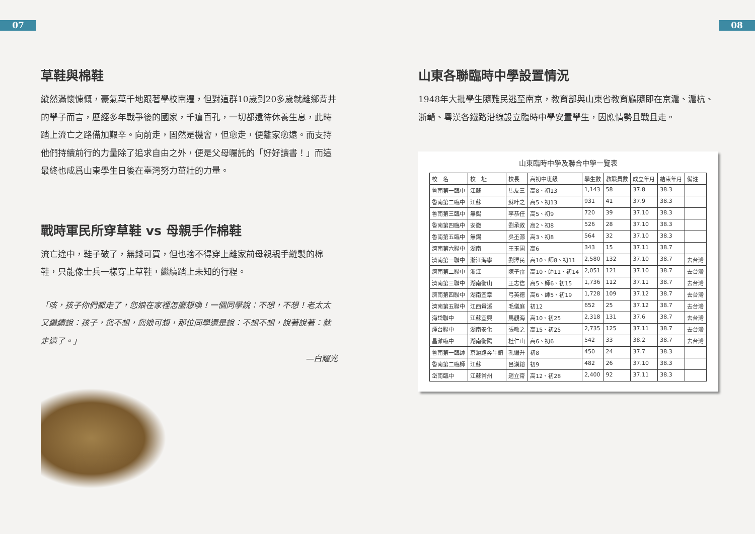07 08
草鞋與棉鞋
縱然滿懷慷慨，豪氣萬千地跟著學校南遷，但對這群10歲到20多歲就離鄉背井的學子而言，歷經多年戰爭後的國家，千瘡百孔，一切都還待休養生息，此時踏上流亡之路備加艱辛。向前走，固然是機會，但愈走，便離家愈遠。而支持他們持續前行的力量除了追求自由之外，便是父母囑託的「好好讀書！」而這最終也成爲山東學生日後在臺灣努力茁壯的力量。
戰時軍民所穿草鞋 vs 母親手作棉鞋
流亡途中，鞋子破了，無錢可買，但也捨不得穿上離家前母親親手縫製的棉鞋，只能像士兵一樣穿上草鞋，繼續踏上未知的行程。
「咳，孩子你們都走了，您娘在家裡怎麼想喚！一個同學說：不想，不想！老太太又繼續說：孩子，您不想，您娘可想，那位同學還是說：不想不想，說著說著：就走遠了。」
—白耀光
山東各聯臨時中學設置情況
1948年大批學生隨難民逃至南京，教育部與山東省教育廳隨即在京滬、滬杭、浙贛、粵漢各鐵路沿線設立臨時中學安置學生，因應情勢且戰且走。
山東臨時中學及聯合中學一覽表
| 校 名 | 校 址 | 校長 | 高初中班級 | 學生數 | 教職員數 | 成立年月 | 結束年月 | 備註 |
| --- | --- | --- | --- | --- | --- | --- | --- | --- |
| 魯南第一臨中 | 江蘇 | 馬友三 | 高8、初13 | 1,143 | 58 | 37.8 | 38.3 | |
| 魯南第二臨中 | 江蘇 | 蘇叶之 | 高5、初13 | 931 | 41 | 37.9 | 38.3 | |
| 魯南第三臨中 | 無錫 | 李恭任 | 高5、初9 | 720 | 39 | 37.10 | 38.3 | |
| 魯南第四臨中 | 安徽 | 劉承敘 | 高2、初8 | 526 | 28 | 37.10 | 38.3 | |
| 魯南第五臨中 | 無錫 | 吳丕源 | 高3、初8 | 564 | 32 | 37.10 | 38.3 | |
| 濟南第六聯中 | 湖南 | 王玉圃 | 高6 | 343 | 15 | 37.11 | 38.7 | |
| 濟南第一聯中 | 浙江海寧 | 劉澤民 | 高10、師8、初11 | 2,580 | 132 | 37.10 | 38.7 | 去台灣 |
| 濟南第二聯中 | 浙江 | 陳子雷 | 高10、師11、初14 | 2,051 | 121 | 37.10 | 38.7 | 去台灣 |
| 濟南第三聯中 | 湖南衡山 | 王志信 | 高5、師6、初15 | 1,736 | 112 | 37.11 | 38.7 | 去台灣 |
| 濟南第四聯中 | 湖南宜章 | 弓英德 | 高6、師5、初19 | 1,728 | 109 | 37.12 | 38.7 | 去台灣 |
| 濟南第五聯中 | 江西貴溪 | 毛儀庭 | 初12 | 652 | 25 | 37.12 | 38.7 | 去台灣 |
| 海岱聯中 | 江蘇宜興 | 馬觀海 | 高10、初25 | 2,318 | 131 | 37.6 | 38.7 | 去台灣 |
| 煙台聯中 | 湖南安化 | 張敏之 | 高15、初25 | 2,735 | 125 | 37.11 | 38.7 | 去台灣 |
| 昌濰臨中 | 湖南衡陽 | 杜仁山 | 高6、初6 | 542 | 33 | 38.2 | 38.7 | 去台灣 |
| 魯南第一臨師 | 京滬路奔牛鎮 | 孔繼升 | 初8 | 450 | 24 | 37.7 | 38.3 | |
| 魯南第二臨師 | 江蘇 | 呂漢鎔 | 初9 | 482 | 26 | 37.10 | 38.3 | |
| 岱南臨中 | 江蘇常州 | 趙立齋 | 高12、初28 | 2,400 | 92 | 37.11 | 38.3 | |